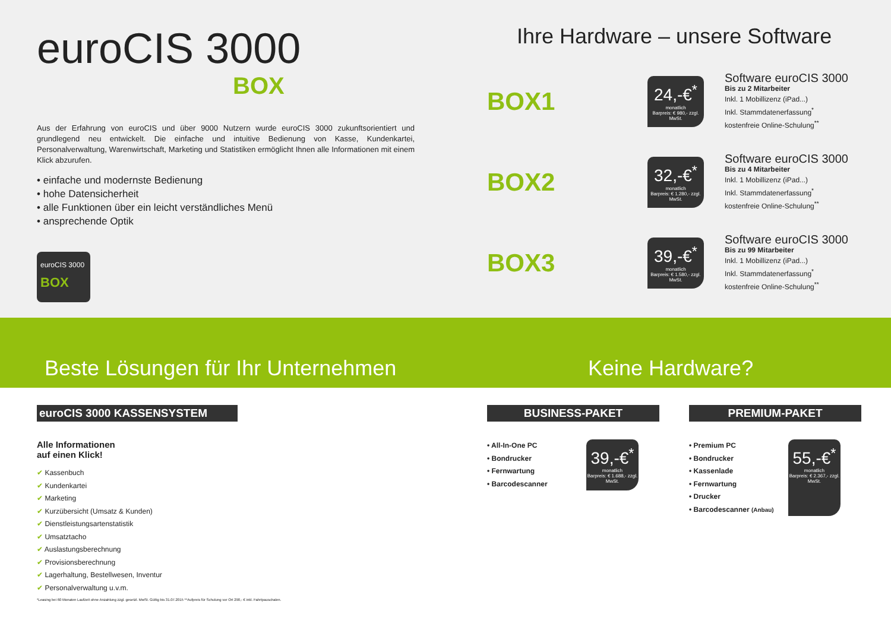euroCIS 3000
BOX
Aus der Erfahrung von euroCIS und über 9000 Nutzern wurde euroCIS 3000 zukunftsorientiert und grundlegend neu entwickelt. Die einfache und intuitive Bedienung von Kasse, Kundenkartei, Personalverwaltung, Warenwirtschaft, Marketing und Statistiken ermöglicht Ihnen alle Informationen mit einem Klick abzurufen.
• einfache und modernste Bedienung
• hohe Datensicherheit
• alle Funktionen über ein leicht verständliches Menü
• ansprechende Optik
euroCIS 3000
BOX
Ihre Hardware – unsere Software
BOX1
24,-€<sup>*</sup>
monatlich
Barpreis: € 980,- zzgl. MwSt.
Software euroCIS 3000
Bis zu 2 Mitarbeiter
Inkl. 1 Mobillizenz (iPad...)
Inkl. Stammdatenerfassung<sup>*</sup>
kostenfreie Online-Schulung<sup>**</sup>
BOX2
32,-€<sup>*</sup>
monatlich
Barpreis: € 1.280,- zzgl. MwSt.
Software euroCIS 3000
Bis zu 4 Mitarbeiter
Inkl. 1 Mobillizenz (iPad...)
Inkl. Stammdatenerfassung<sup>*</sup>
kostenfreie Online-Schulung<sup>**</sup>
BOX3
39,-€<sup>*</sup>
monatlich
Barpreis: € 1.580,- zzgl. MwSt.
Software euroCIS 3000
Bis zu 99 Mitarbeiter
Inkl. 1 Mobillizenz (iPad...)
Inkl. Stammdatenerfassung<sup>*</sup>
kostenfreie Online-Schulung<sup>**</sup>
Beste Lösungen für Ihr Unternehmen
Keine Hardware?
euroCIS 3000 KASSENSYSTEM
Alle Informationen
auf einen Klick!
✔ Kassenbuch
✔ Kundenkartei
✔ Marketing
✔ Kurzübersicht (Umsatz & Kunden)
✔ Dienstleistungsartenstatistik
✔ Umsatztacho
✔ Auslastungsberechnung
✔ Provisionsberechnung
✔ Lagerhaltung, Bestellwesen, Inventur
✔ Personalverwaltung u.v.m.
*Leasing bei 60 Monaten Laufzeit ohne Anzahlung zzgl. gesetzl. MwSt. Gültig bis 31.07.2015 **Aufpreis für Schulung vor Ort 290,- € inkl. Fahrtpauschalen.
BUSINESS-PAKET
• All-In-One PC
• Bondrucker
• Fernwartung
• Barcodescanner
39,-€<sup>*</sup>
monatlich
Barpreis: € 1.688,- zzgl. MwSt.
PREMIUM-PAKET
• Premium PC
• Bondrucker
• Kassenlade
• Fernwartung
• Drucker
• Barcodescanner (Anbau)
55,-€<sup>*</sup>
monatlich
Barpreis: € 2.367,- zzgl. MwSt.